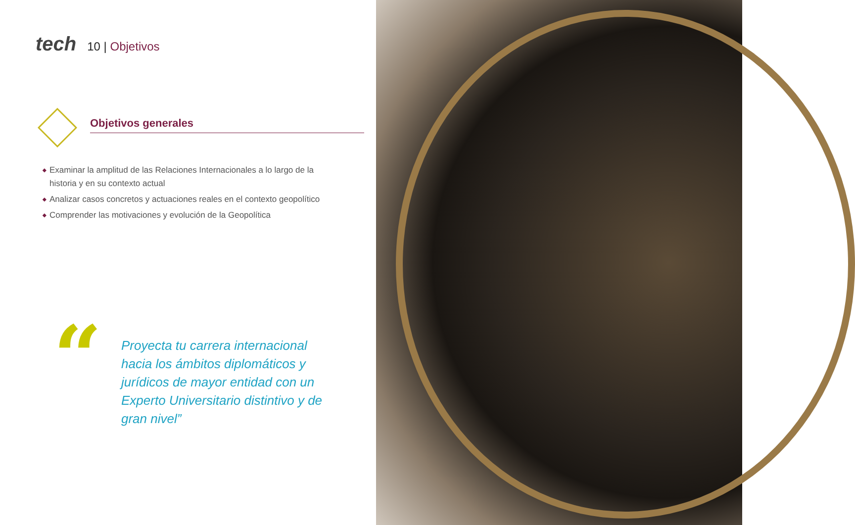tech
10 | Objetivos
Objetivos generales
◆ Examinar la amplitud de las Relaciones Internacionales a lo largo de la historia y en su contexto actual
◆ Analizar casos concretos y actuaciones reales en el contexto geopolítico
◆ Comprender las motivaciones y evolución de la Geopolítica
“
Proyecta tu carrera internacional hacia los ámbitos diplomáticos y jurídicos de mayor entidad con un Experto Universitario distintivo y de gran nivel”